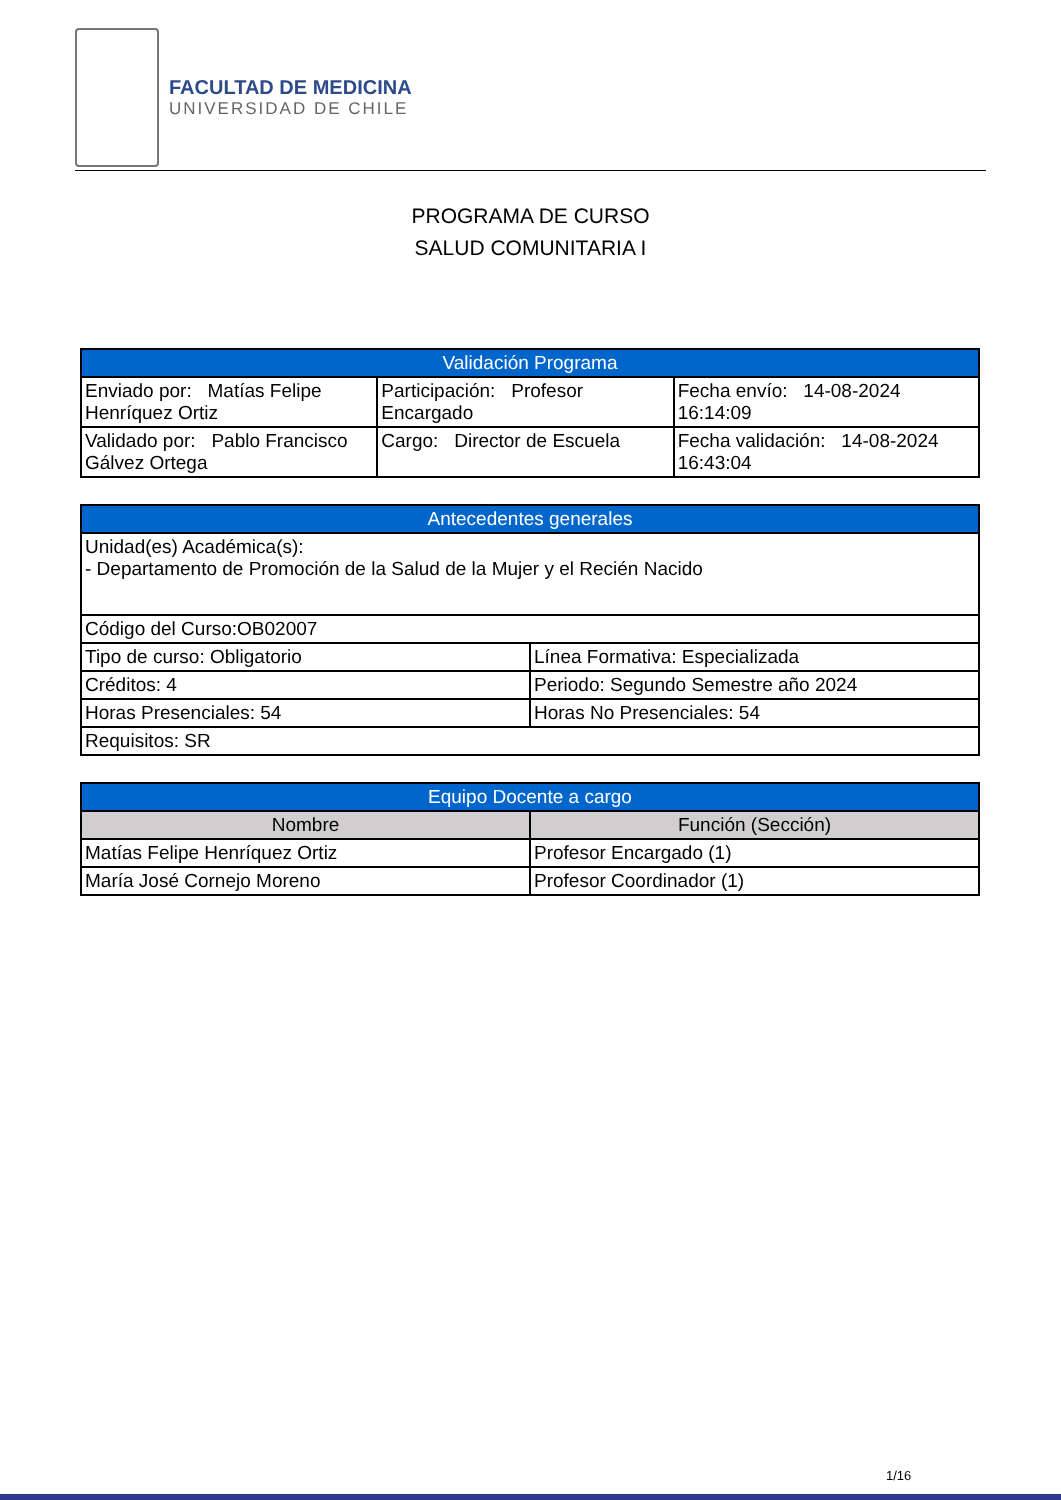FACULTAD DE MEDICINA
UNIVERSIDAD DE CHILE
PROGRAMA DE CURSO
SALUD COMUNITARIA I
| Validación Programa | | |
| --- | --- | --- |
| Enviado por: Matías Felipe Henríquez Ortiz | Participación: Profesor Encargado | Fecha envío: 14-08-2024 16:14:09 |
| Validado por: Pablo Francisco Gálvez Ortega | Cargo: Director de Escuela | Fecha validación: 14-08-2024 16:43:04 |
| Antecedentes generales | |
| --- | --- |
| Unidad(es) Académica(s): - Departamento de Promoción de la Salud de la Mujer y el Recién Nacido | |
| Código del Curso:OB02007 | |
| Tipo de curso: Obligatorio | Línea Formativa: Especializada |
| Créditos: 4 | Periodo: Segundo Semestre año 2024 |
| Horas Presenciales: 54 | Horas No Presenciales: 54 |
| Requisitos: SR | |
| Equipo Docente a cargo | |
| --- | --- |
| Nombre | Función (Sección) |
| Matías Felipe Henríquez Ortiz | Profesor Encargado (1) |
| María José Cornejo Moreno | Profesor Coordinador (1) |
1/16